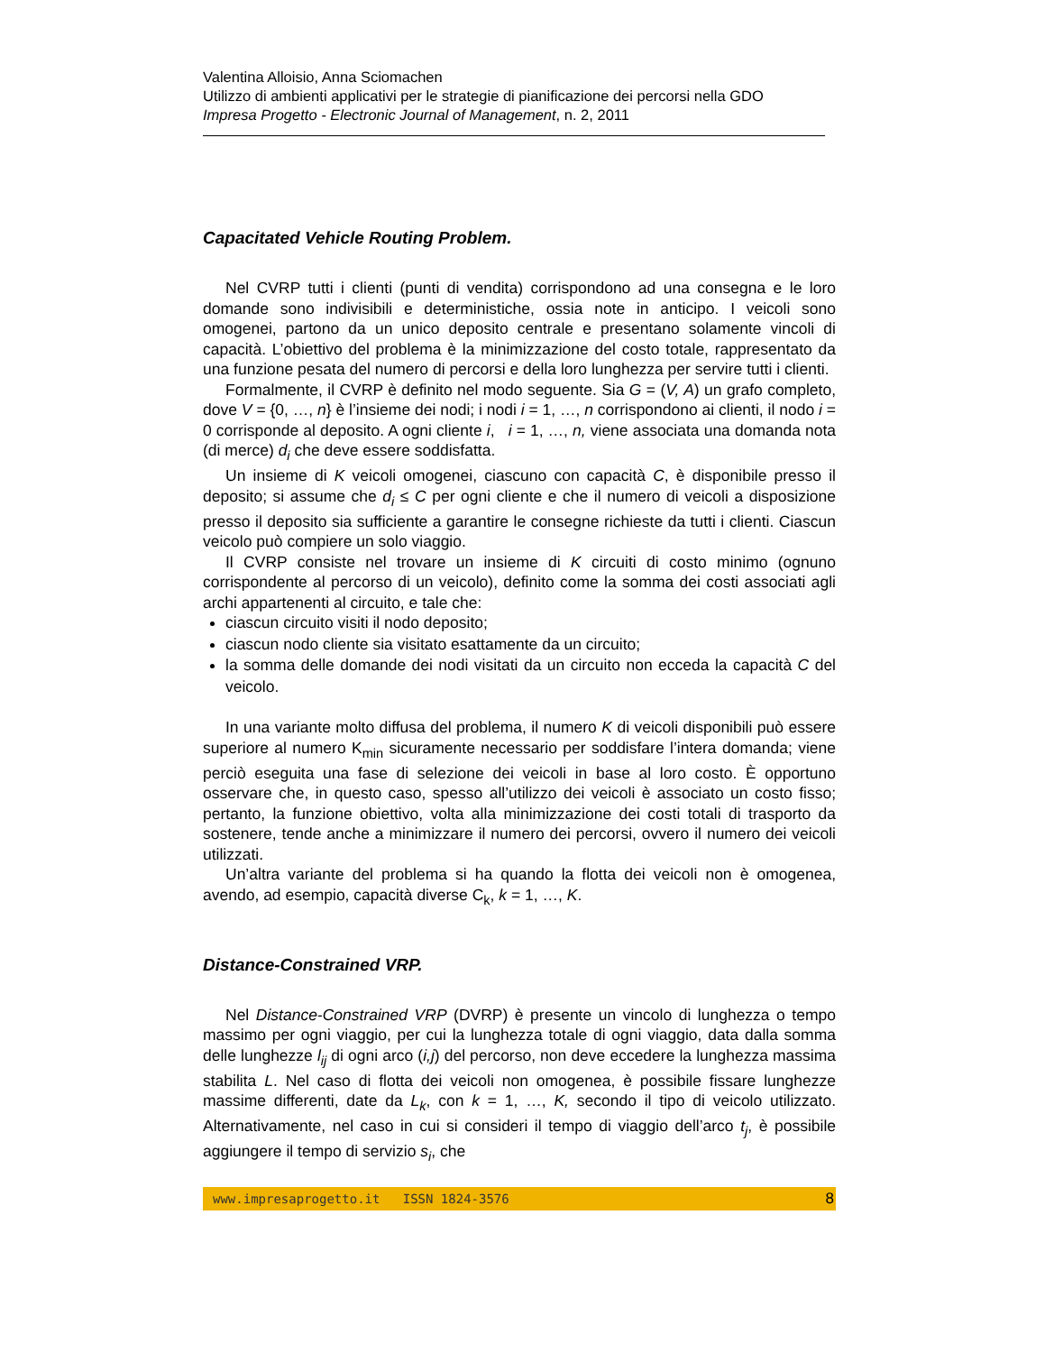Valentina Alloisio, Anna Sciomachen
Utilizzo di ambienti applicativi per le strategie di pianificazione dei percorsi nella GDO
Impresa Progetto - Electronic Journal of Management, n. 2, 2011
Capacitated Vehicle Routing Problem.
Nel CVRP tutti i clienti (punti di vendita) corrispondono ad una consegna e le loro domande sono indivisibili e deterministiche, ossia note in anticipo. I veicoli sono omogenei, partono da un unico deposito centrale e presentano solamente vincoli di capacità. L’obiettivo del problema è la minimizzazione del costo totale, rappresentato da una funzione pesata del numero di percorsi e della loro lunghezza per servire tutti i clienti.
Formalmente, il CVRP è definito nel modo seguente. Sia G = (V, A) un grafo completo, dove V = {0, …, n} è l’insieme dei nodi; i nodi i = 1, …, n corrispondono ai clienti, il nodo i = 0 corrisponde al deposito. A ogni cliente i, i = 1, …, n, viene associata una domanda nota (di merce) d<sub>i</sub> che deve essere soddisfatta.
Un insieme di K veicoli omogenei, ciascuno con capacità C, è disponibile presso il deposito; si assume che d<sub>i</sub> ≤ C per ogni cliente e che il numero di veicoli a disposizione presso il deposito sia sufficiente a garantire le consegne richieste da tutti i clienti. Ciascun veicolo può compiere un solo viaggio.
Il CVRP consiste nel trovare un insieme di K circuiti di costo minimo (ognuno corrispondente al percorso di un veicolo), definito come la somma dei costi associati agli archi appartenenti al circuito, e tale che:
ciascun circuito visiti il nodo deposito;
ciascun nodo cliente sia visitato esattamente da un circuito;
la somma delle domande dei nodi visitati da un circuito non ecceda la capacità C del veicolo.
In una variante molto diffusa del problema, il numero K di veicoli disponibili può essere superiore al numero K<sub>min</sub> sicuramente necessario per soddisfare l’intera domanda; viene perciò eseguita una fase di selezione dei veicoli in base al loro costo. È opportuno osservare che, in questo caso, spesso all’utilizzo dei veicoli è associato un costo fisso; pertanto, la funzione obiettivo, volta alla minimizzazione dei costi totali di trasporto da sostenere, tende anche a minimizzare il numero dei percorsi, ovvero il numero dei veicoli utilizzati.
Un’altra variante del problema si ha quando la flotta dei veicoli non è omogenea, avendo, ad esempio, capacità diverse C<sub>k</sub>, k = 1, …, K.
Distance-Constrained VRP.
Nel Distance-Constrained VRP (DVRP) è presente un vincolo di lunghezza o tempo massimo per ogni viaggio, per cui la lunghezza totale di ogni viaggio, data dalla somma delle lunghezze l<sub>ij</sub> di ogni arco (i,j) del percorso, non deve eccedere la lunghezza massima stabilita L. Nel caso di flotta dei veicoli non omogenea, è possibile fissare lunghezze massime differenti, date da L<sub>k</sub>, con k = 1, …, K, secondo il tipo di veicolo utilizzato. Alternativamente, nel caso in cui si consideri il tempo di viaggio dell’arco t<sub>j</sub>, è possibile aggiungere il tempo di servizio s<sub>i</sub>, che
www.impresaprogetto.it ISSN 1824-3576 8